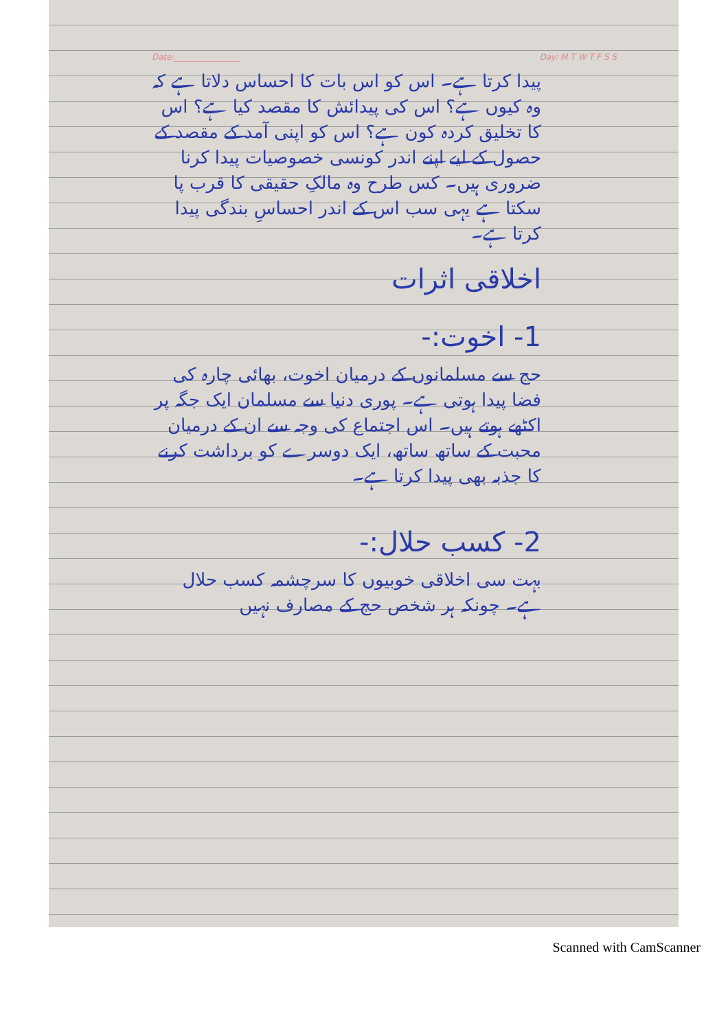Date:________________ Day: M T W T F S S
پیدا کرتا ہے۔ اس کو اس بات کا احساس دلاتا ہے کہ وہ کیوں ہے؟ اس کی پیدائش کا مقصد کیا ہے؟ اس کا تخلیق کردہ کون ہے؟ اس کو اپنی آمد کے مقصد کے حصول کے لیے اپنے اندر کونسی خصوصیات پیدا کرنا ضروری ہیں۔ کس طرح وہ مالکِ حقیقی کا قرب پا سکتا ہے یہی سب اس کے اندر احساسِ بندگی پیدا کرتا ہے۔
اخلاقی اثرات
1- اخوت:-
حج سے مسلمانوں کے درمیان اخوت، بھائی چارہ کی فضا پیدا ہوتی ہے۔ پوری دنیا سے مسلمان ایک جگہ پر اکٹھے ہوتے ہیں۔ اس اجتماع کی وجہ سے ان کے درمیان محبت کے ساتھ ساتھ، ایک دوسرے کو برداشت کرنے کا جذبہ بھی پیدا کرتا ہے۔
2- کسب حلال:-
بہت سی اخلاقی خوبیوں کا سرچشمہ کسب حلال ہے۔ چونکہ ہر شخص حج کے مصارف نہیں
Scanned with CamScanner